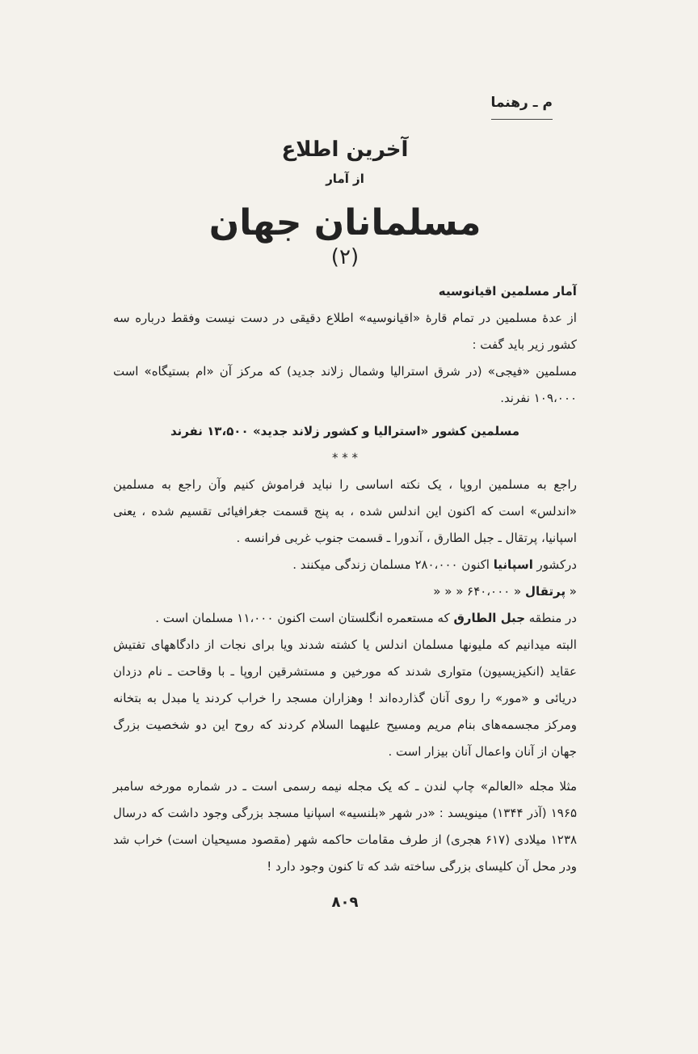م ـ رهنما
آخرین اطلاع
از آمار
مسلمانان جهان
(۲)
آمار مسلمین اقیانوسیه
از عدهٔ مسلمین در تمام قارهٔ «اقیانوسیه» اطلاع دقیقی در دست نیست وفقط درباره سه کشور زیر باید گفت :
مسلمین «فیجی» (در شرق استرالیا وشمال زلاند جدید) که مرکز آن «ام بستیگاه» است ۱۰۹،۰۰۰ نفرند.
مسلمین کشور «استرالیا و کشور زلاند جدید» ۱۳،۵۰۰ نفرند
* * *
راجع به مسلمین اروپا ، یک نکته اساسی را نباید فراموش کنیم وآن راجع به مسلمین «اندلس» است که اکنون این اندلس شده ، به پنج قسمت جغرافیائی تقسیم شده ، یعنی اسپانیا، پرتقال ـ جبل الطارق ، آندورا ـ قسمت جنوب غربی فرانسه .
درکشور اسپانیا اکنون ۲۸۰،۰۰۰ مسلمان زندگی میکنند .
« پرتقال « ۶۴۰،۰۰۰ « « «
در منطقه جبل الطارق که مستعمره انگلستان است اکنون ۱۱،۰۰۰ مسلمان است .
البته میدانیم که ملیونها مسلمان اندلس یا کشته شدند ویا برای نجات از دادگاههای تفتیش عقاید (انکیزیسیون) متواری شدند که مورخین و مستشرقین اروپا ـ با وقاحت ـ نام دزدان دریائی و «مور» را روی آنان گذارده‌اند ! وهزاران مسجد را خراب کردند یا مبدل به بتخانه ومرکز مجسمه‌های بنام مریم ومسیح علیهما السلام کردند که روح این دو شخصیت بزرگ جهان از آنان واعمال آنان بیزار است .
مثلا مجله «العالم» چاپ لندن ـ که یک مجله نیمه رسمی است ـ در شماره مورخه سامبر ۱۹۶۵ (آذر ۱۳۴۴) مینویسد : «در شهر «بلنسیه» اسپانیا مسجد بزرگی وجود داشت که درسال ۱۲۳۸ میلادی (۶۱۷ هجری) از طرف مقامات حاکمه شهر (مقصود مسیحیان است) خراب شد ودر محل آن کلیسای بزرگی ساخته شد که تا کنون وجود دارد !
۸۰۹